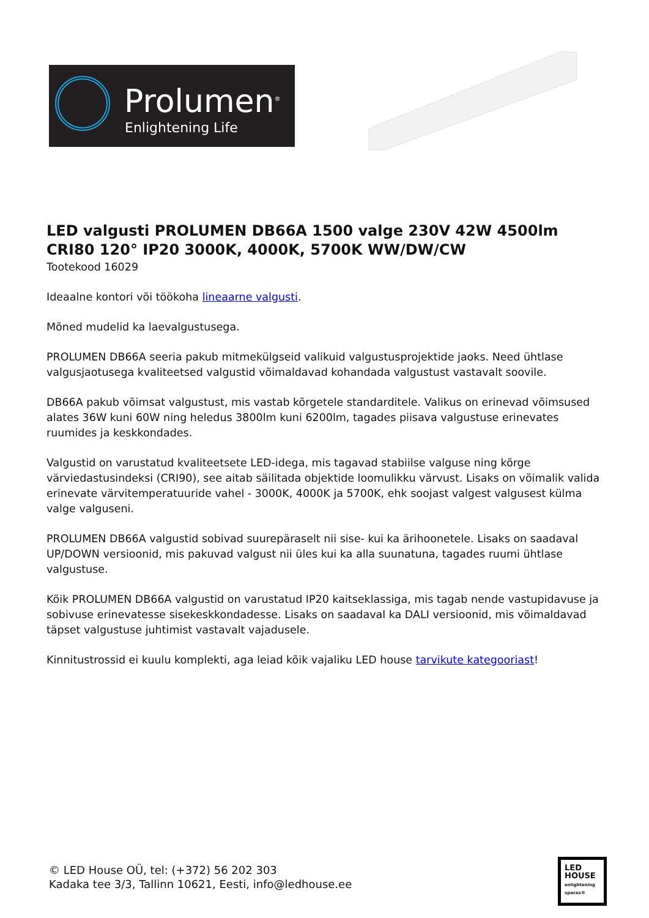Prolumen<sup>®</sup>
Enlightening Life
LED valgusti PROLUMEN DB66A 1500 valge 230V 42W 4500lm CRI80 120° IP20 3000K, 4000K, 5700K WW/DW/CW
Tootekood 16029
Ideaalne kontori või töökoha lineaarne valgusti.
Mõned mudelid ka laevalgustusega.
PROLUMEN DB66A seeria pakub mitmekülgseid valikuid valgustusprojektide jaoks. Need ühtlase valgusjaotusega kvaliteetsed valgustid võimaldavad kohandada valgustust vastavalt soovile.
DB66A pakub võimsat valgustust, mis vastab kõrgetele standarditele. Valikus on erinevad võimsused alates 36W kuni 60W ning heledus 3800lm kuni 6200lm, tagades piisava valgustuse erinevates ruumides ja keskkondades.
Valgustid on varustatud kvaliteetsete LED-idega, mis tagavad stabiilse valguse ning kõrge värviedastusindeksi (CRI90), see aitab säilitada objektide loomulikku värvust. Lisaks on võimalik valida erinevate värvitemperatuuride vahel - 3000K, 4000K ja 5700K, ehk soojast valgest valgusest külma valge valguseni.
PROLUMEN DB66A valgustid sobivad suurepäraselt nii sise- kui ka ärihoonetele. Lisaks on saadaval UP/DOWN versioonid, mis pakuvad valgust nii üles kui ka alla suunatuna, tagades ruumi ühtlase valgustuse.
Kõik PROLUMEN DB66A valgustid on varustatud IP20 kaitseklassiga, mis tagab nende vastupidavuse ja sobivuse erinevatesse sisekeskkondadesse. Lisaks on saadaval ka DALI versioonid, mis võimaldavad täpset valgustuse juhtimist vastavalt vajadusele.
Kinnitustrossid ei kuulu komplekti, aga leiad kõik vajaliku LED house tarvikute kategooriast!
© LED House OÜ, tel: (+372) 56 202 303
Kadaka tee 3/3, Tallinn 10621, Eesti, info@ledhouse.ee
LED
HOUSE
enlightening spaces®